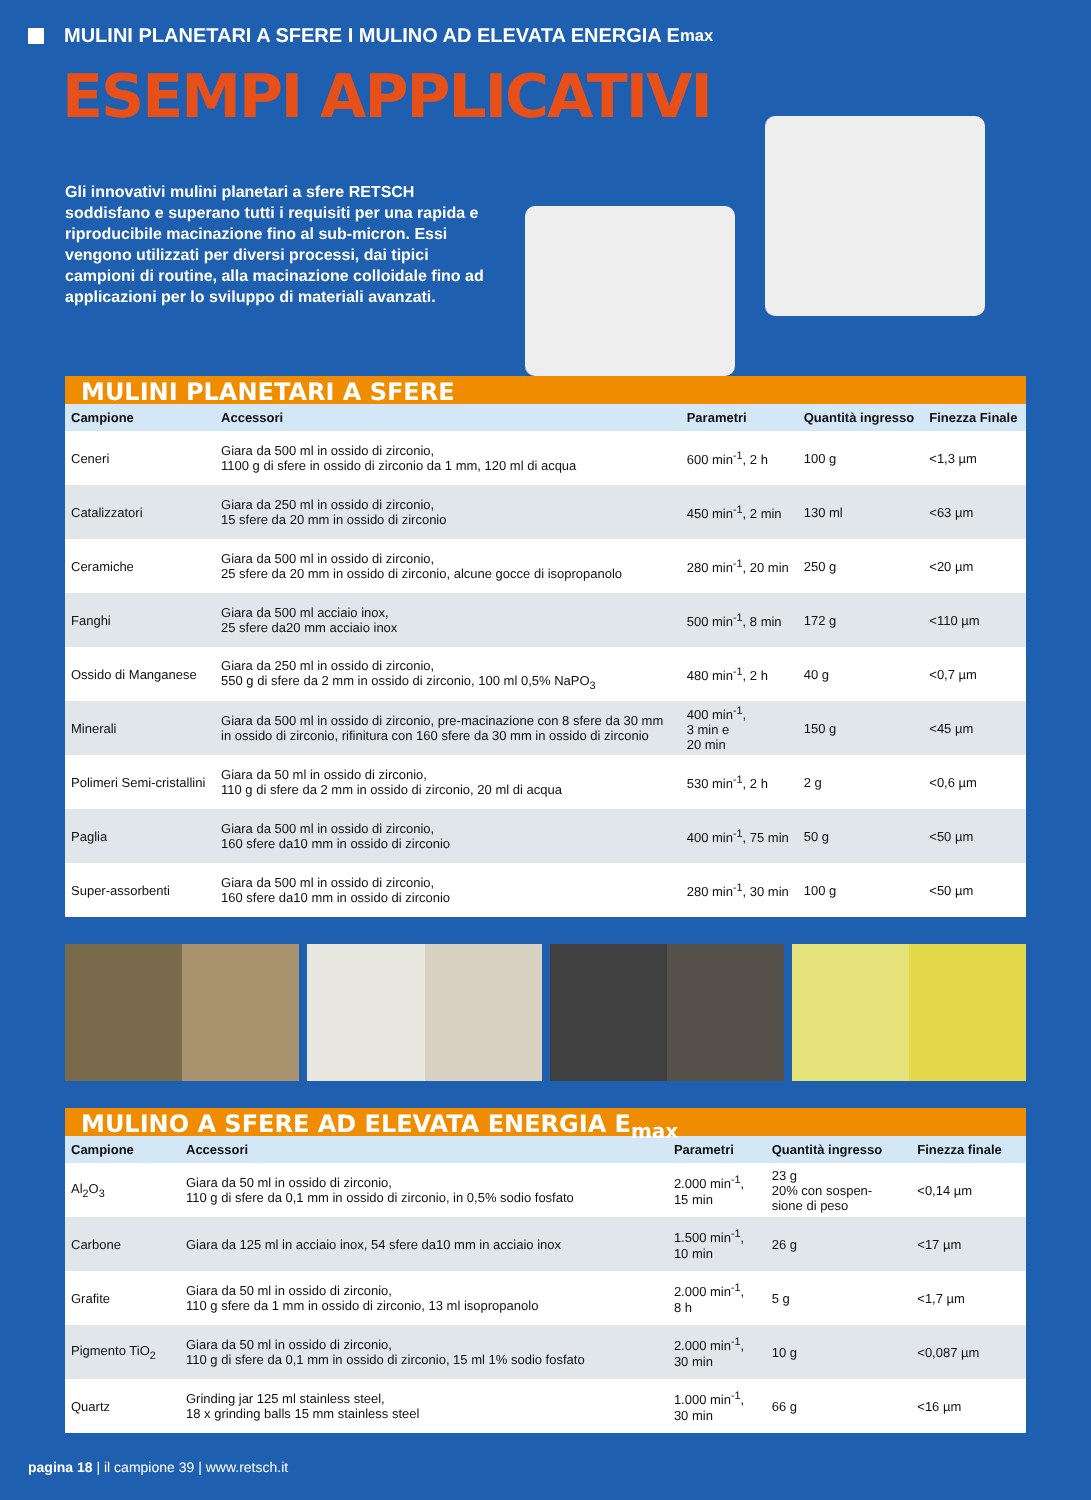MULINI PLANETARI A SFERE I MULINO AD ELEVATA ENERGIA E<sub>max</sub>
ESEMPI APPLICATIVI
Gli innovativi mulini planetari a sfere RETSCH soddisfano e superano tutti i requisiti per una rapida e riproducibile macinazione fino al sub-micron. Essi vengono utilizzati per diversi processi, dai tipici campioni di routine, alla macinazione colloidale fino ad applicazioni per lo sviluppo di materiali avanzati.
MULINI PLANETARI A SFERE
| Campione | Accessori | Parametri | Quantità ingresso | Finezza Finale |
| --- | --- | --- | --- | --- |
| Ceneri | Giara da 500 ml in ossido di zirconio, 1100 g di sfere in ossido di zirconio da 1 mm, 120 ml di acqua | 600 min<sup>-1</sup>, 2 h | 100 g | <1,3 µm |
| Catalizzatori | Giara da 250 ml in ossido di zirconio, 15 sfere da 20 mm in ossido di zirconio | 450 min<sup>-1</sup>, 2 min | 130 ml | <63 µm |
| Ceramiche | Giara da 500 ml in ossido di zirconio, 25 sfere da 20 mm in ossido di zirconio, alcune gocce di isopropanolo | 280 min<sup>-1</sup>, 20 min | 250 g | <20 µm |
| Fanghi | Giara da 500 ml acciaio inox, 25 sfere da20 mm acciaio inox | 500 min<sup>-1</sup>, 8 min | 172 g | <110 µm |
| Ossido di Manganese | Giara da 250 ml in ossido di zirconio, 550 g di sfere da 2 mm in ossido di zirconio, 100 ml 0,5% NaPO<sub>3</sub> | 480 min<sup>-1</sup>, 2 h | 40 g | <0,7 µm |
| Minerali | Giara da 500 ml in ossido di zirconio, pre-macinazione con 8 sfere da 30 mm in ossido di zirconio, rifinitura con 160 sfere da 30 mm in ossido di zirconio | 400 min<sup>-1</sup>, 3 min e 20 min | 150 g | <45 µm |
| Polimeri Semi-cristallini | Giara da 50 ml in ossido di zirconio, 110 g di sfere da 2 mm in ossido di zirconio, 20 ml di acqua | 530 min<sup>-1</sup>, 2 h | 2 g | <0,6 µm |
| Paglia | Giara da 500 ml in ossido di zirconio, 160 sfere da10 mm in ossido di zirconio | 400 min<sup>-1</sup>, 75 min | 50 g | <50 µm |
| Super-assorbenti | Giara da 500 ml in ossido di zirconio, 160 sfere da10 mm in ossido di zirconio | 280 min<sup>-1</sup>, 30 min | 100 g | <50 µm |
MULINO A SFERE AD ELEVATA ENERGIA E<sub>max</sub>
| Campione | Accessori | Parametri | Quantità ingresso | Finezza finale |
| --- | --- | --- | --- | --- |
| Al<sub>2</sub>O<sub>3</sub> | Giara da 50 ml in ossido di zirconio, 110 g di sfere da 0,1 mm in ossido di zirconio, in 0,5% sodio fosfato | 2.000 min<sup>-1</sup>, 15 min | 23 g 20% con sospen- sione di peso | <0,14 µm |
| Carbone | Giara da 125 ml in acciaio inox, 54 sfere da10 mm in acciaio inox | 1.500 min<sup>-1</sup>, 10 min | 26 g | <17 µm |
| Grafite | Giara da 50 ml in ossido di zirconio, 110 g sfere da 1 mm in ossido di zirconio, 13 ml isopropanolo | 2.000 min<sup>-1</sup>, 8 h | 5 g | <1,7 µm |
| Pigmento TiO<sub>2</sub> | Giara da 50 ml in ossido di zirconio, 110 g di sfere da 0,1 mm in ossido di zirconio, 15 ml 1% sodio fosfato | 2.000 min<sup>-1</sup>, 30 min | 10 g | <0,087 µm |
| Quartz | Grinding jar 125 ml stainless steel, 18 x grinding balls 15 mm stainless steel | 1.000 min<sup>-1</sup>, 30 min | 66 g | <16 µm |
pagina 18 | il campione 39 | www.retsch.it